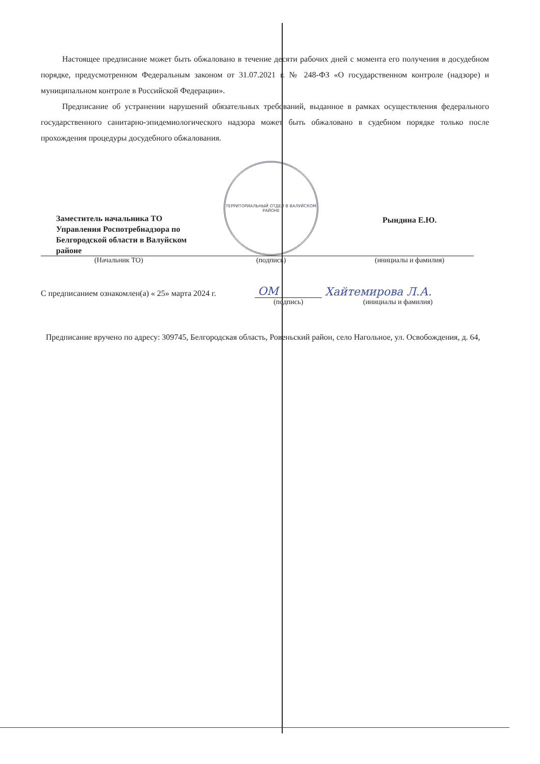Настоящее предписание может быть обжаловано в течение десяти рабочих дней с момента его получения в досудебном порядке, предусмотренном Федеральным законом от 31.07.2021 г. № 248-ФЗ «О государственном контроле (надзоре) и муниципальном контроле в Российской Федерации».
Предписание об устранении нарушений обязательных требований, выданное в рамках осуществления федерального государственного санитарно-эпидемиологического надзора может быть обжаловано в судебном порядке только после прохождения процедуры досудебного обжалования.
| Заместитель начальника ТО Управления Роспотребнадзора по Белгородской области в Валуйском районе | ТЕРРИТОРИАЛЬНЫЙ ОТДЕЛ В ВАЛУЙСКОМ РАЙОНЕ | Рындина Е.Ю. |
| (Начальник ТО) | (подпись) | (инициалы и фамилия) |
| С предписанием ознакомлен(а) « 25» марта 2024 г. | ОМ | Хайтемирова Л.А. |
| | (подпись) | (инициалы и фамилия) |
Предписание вручено по адресу: 309745, Белгородская область, Ровеньский район, село Нагольное, ул. Освобождения, д. 64,